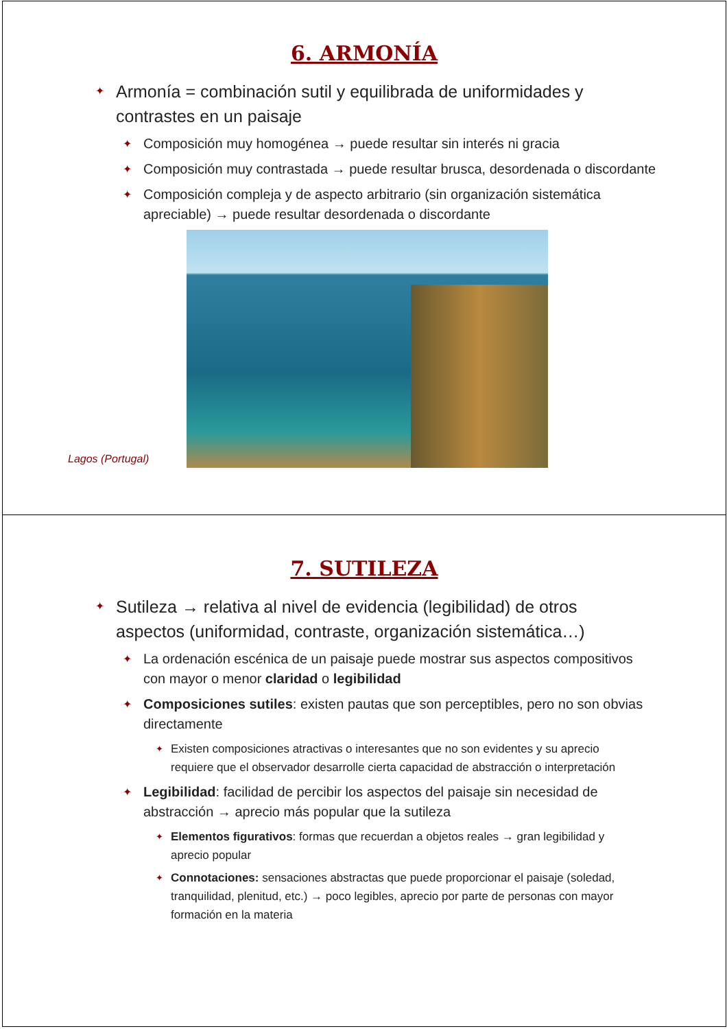6. ARMONÍA
Armonía = combinación sutil y equilibrada de uniformidades y contrastes en un paisaje
Composición muy homogénea → puede resultar sin interés ni gracia
Composición muy contrastada → puede resultar brusca, desordenada o discordante
Composición compleja y de aspecto arbitrario (sin organización sistemática apreciable) → puede resultar desordenada o discordante
Lagos (Portugal)
7. SUTILEZA
Sutileza → relativa al nivel de evidencia (legibilidad) de otros aspectos (uniformidad, contraste, organización sistemática…)
La ordenación escénica de un paisaje puede mostrar sus aspectos compositivos con mayor o menor claridad o legibilidad
Composiciones sutiles: existen pautas que son perceptibles, pero no son obvias directamente
Existen composiciones atractivas o interesantes que no son evidentes y su aprecio requiere que el observador desarrolle cierta capacidad de abstracción o interpretación
Legibilidad: facilidad de percibir los aspectos del paisaje sin necesidad de abstracción → aprecio más popular que la sutileza
Elementos figurativos: formas que recuerdan a objetos reales → gran legibilidad y aprecio popular
Connotaciones: sensaciones abstractas que puede proporcionar el paisaje (soledad, tranquilidad, plenitud, etc.) → poco legibles, aprecio por parte de personas con mayor formación en la materia